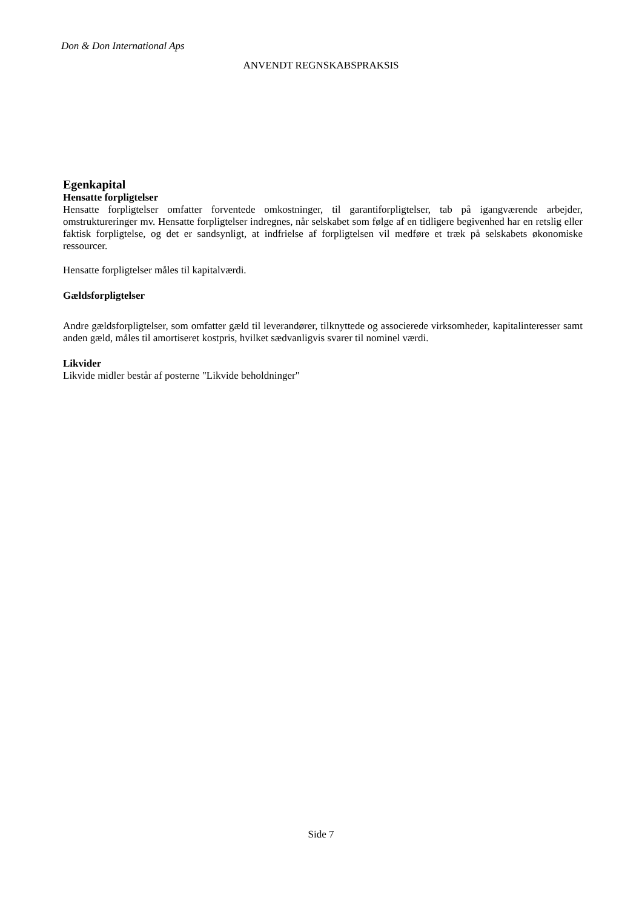Don & Don International Aps
ANVENDT REGNSKABSPRAKSIS
Egenkapital
Hensatte forpligtelser
Hensatte forpligtelser omfatter forventede omkostninger, til garantiforpligtelser, tab på igangværende arbejder, omstruktureringer mv. Hensatte forpligtelser indregnes, når selskabet som følge af en tidligere begivenhed har en retslig eller faktisk forpligtelse, og det er sandsynligt, at indfrielse af forpligtelsen vil medføre et træk på selskabets økonomiske ressourcer.
Hensatte forpligtelser måles til kapitalværdi.
Gældsforpligtelser
Andre gældsforpligtelser, som omfatter gæld til leverandører, tilknyttede og associerede virksomheder, kapitalinteresser samt anden gæld, måles til amortiseret kostpris, hvilket sædvanligvis svarer til nominel værdi.
Likvider
Likvide midler består af posterne "Likvide beholdninger"
Side 7